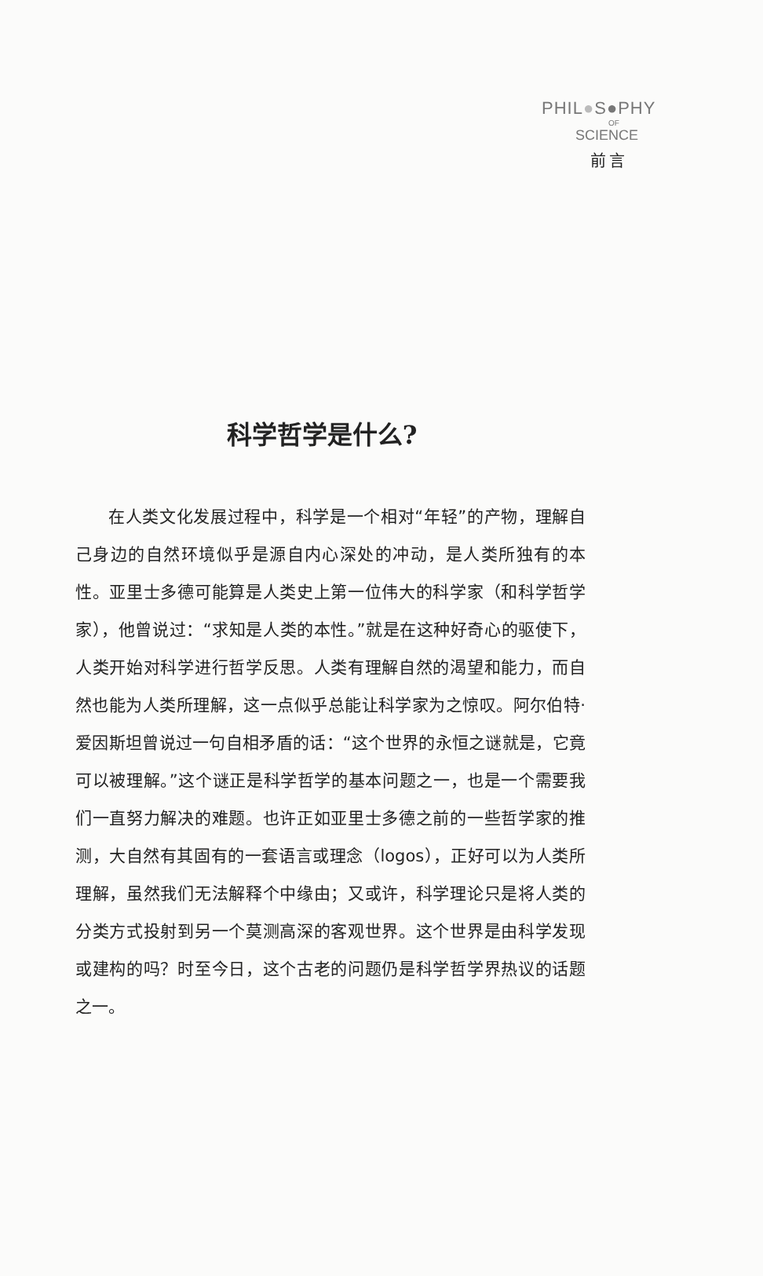PHIL●S●PHY
OF
SCIENCE
前言
科学哲学是什么?
在人类文化发展过程中，科学是一个相对“年轻”的产物，理解自己身边的自然环境似乎是源自内心深处的冲动，是人类所独有的本性。亚里士多德可能算是人类史上第一位伟大的科学家（和科学哲学家），他曾说过：“求知是人类的本性。”就是在这种好奇心的驱使下，人类开始对科学进行哲学反思。人类有理解自然的渴望和能力，而自然也能为人类所理解，这一点似乎总能让科学家为之惊叹。阿尔伯特·爱因斯坦曾说过一句自相矛盾的话：“这个世界的永恒之谜就是，它竟可以被理解。”这个谜正是科学哲学的基本问题之一，也是一个需要我们一直努力解决的难题。也许正如亚里士多德之前的一些哲学家的推测，大自然有其固有的一套语言或理念（logos），正好可以为人类所理解，虽然我们无法解释个中缘由；又或许，科学理论只是将人类的分类方式投射到另一个莫测高深的客观世界。这个世界是由科学发现或建构的吗？时至今日，这个古老的问题仍是科学哲学界热议的话题之一。